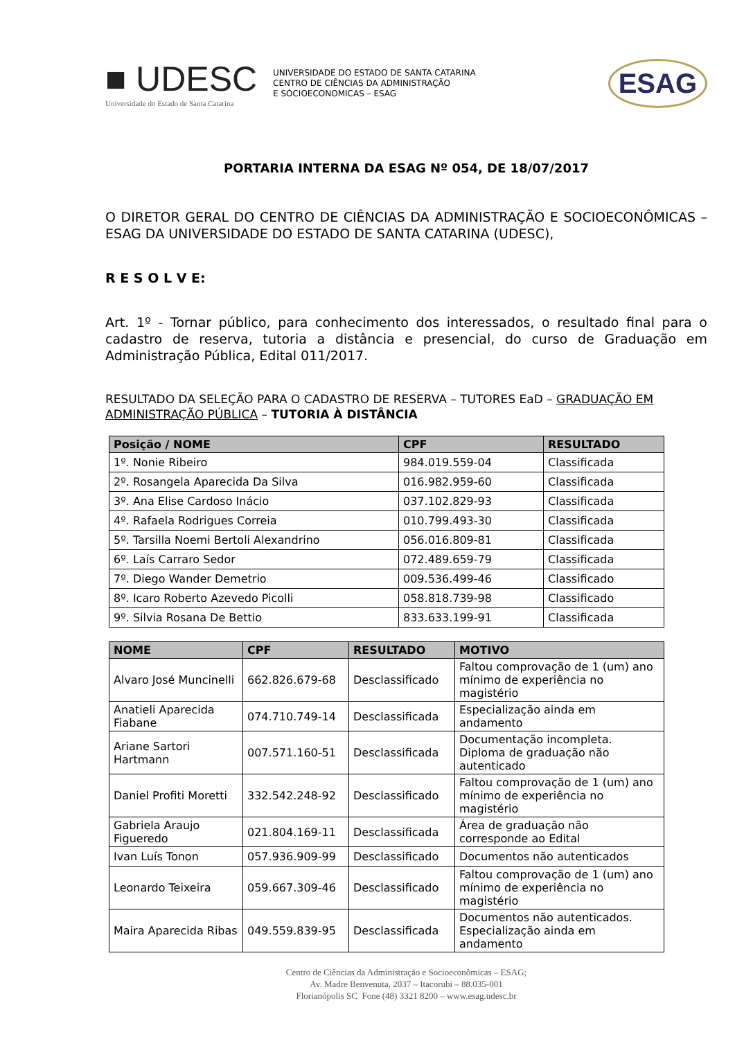■ UDESC
Universidade do Estado de Santa Catarina
UNIVERSIDADE DO ESTADO DE SANTA CATARINA
CENTRO DE CIÊNCIAS DA ADMINISTRAÇÃO
E SÓCIOECONOMICAS – ESAG
ESAG
PORTARIA INTERNA DA ESAG Nº 054, DE 18/07/2017
O DIRETOR GERAL DO CENTRO DE CIÊNCIAS DA ADMINISTRAÇÃO E SOCIOECONÔMICAS – ESAG DA UNIVERSIDADE DO ESTADO DE SANTA CATARINA (UDESC),
R E S O L V E:
Art. 1º - Tornar público, para conhecimento dos interessados, o resultado final para o cadastro de reserva, tutoria a distância e presencial, do curso de Graduação em Administração Pública, Edital 011/2017.
RESULTADO DA SELEÇÃO PARA O CADASTRO DE RESERVA – TUTORES EaD – GRADUAÇÃO EM ADMINISTRAÇÃO PÚBLICA – TUTORIA À DISTÂNCIA
| Posição / NOME | CPF | RESULTADO |
| --- | --- | --- |
| 1º. Nonie Ribeiro | 984.019.559-04 | Classificada |
| 2º. Rosangela Aparecida Da Silva | 016.982.959-60 | Classificada |
| 3º. Ana Elise Cardoso Inácio | 037.102.829-93 | Classificada |
| 4º. Rafaela Rodrigues Correia | 010.799.493-30 | Classificada |
| 5º. Tarsilla Noemi Bertoli Alexandrino | 056.016.809-81 | Classificada |
| 6º. Laís Carraro Sedor | 072.489.659-79 | Classificada |
| 7º. Diego Wander Demetrio | 009.536.499-46 | Classificado |
| 8º. Icaro Roberto Azevedo Picolli | 058.818.739-98 | Classificado |
| 9º. Silvia Rosana De Bettio | 833.633.199-91 | Classificada |
| NOME | CPF | RESULTADO | MOTIVO |
| --- | --- | --- | --- |
| Alvaro José Muncinelli | 662.826.679-68 | Desclassificado | Faltou comprovação de 1 (um) ano mínimo de experiência no magistério |
| Anatieli Aparecida Fiabane | 074.710.749-14 | Desclassificada | Especialização ainda em andamento |
| Ariane Sartori Hartmann | 007.571.160-51 | Desclassificada | Documentação incompleta. Diploma de graduação não autenticado |
| Daniel Profiti Moretti | 332.542.248-92 | Desclassificado | Faltou comprovação de 1 (um) ano mínimo de experiência no magistério |
| Gabriela Araujo Figueredo | 021.804.169-11 | Desclassificada | Área de graduação não corresponde ao Edital |
| Ivan Luís Tonon | 057.936.909-99 | Desclassificado | Documentos não autenticados |
| Leonardo Teixeira | 059.667.309-46 | Desclassificado | Faltou comprovação de 1 (um) ano mínimo de experiência no magistério |
| Maira Aparecida Ribas | 049.559.839-95 | Desclassificada | Documentos não autenticados. Especialização ainda em andamento |
Centro de Ciências da Administração e Socioeconômicas – ESAG;
Av. Madre Benvenuta, 2037 – Itacorubi – 88.035-001
Florianópolis SC Fone (48) 3321 8200 – www.esag.udesc.br